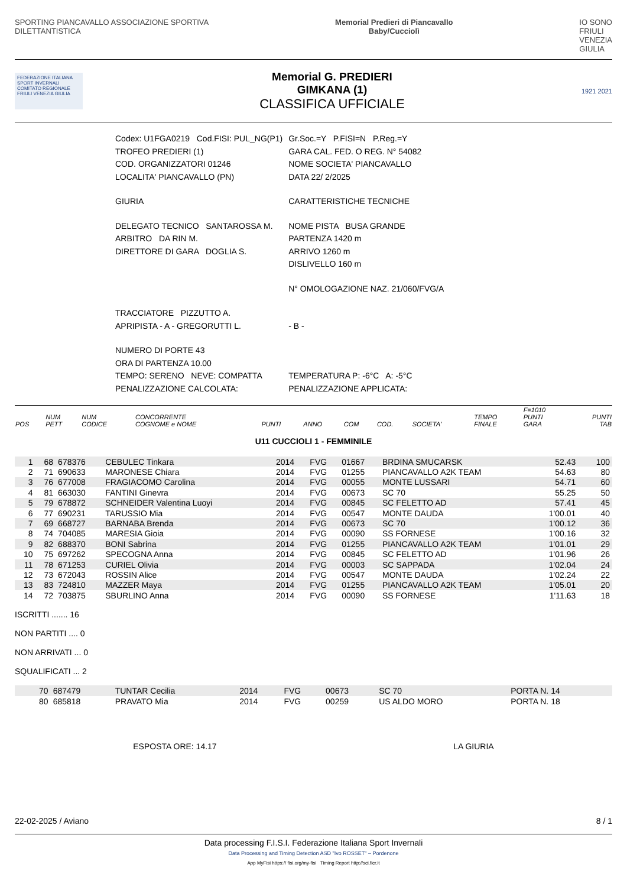SPORTING PIANCAVALLO ASSOCIAZIONE SPORTIVA
DILETTANTISTICA
Memorial Predieri di Piancavallo
Baby/Cucciolì
IO SONO
FRIULI
VENEZIA
GIULIA
FEDERAZIONE ITALIANA SPORT INVERNALI COMITATO REGIONALE FRIULI VENEZIA GIULIA
Memorial G. PREDIERI
GIMKANA (1)
CLASSIFICA UFFICIALE
1921 2021
| Codex: U1FGA0219 Cod.FISI: PUL_NG(P1) | Gr.Soc.=Y P.FISI=N P.Reg.=Y |
| TROFEO PREDIERI (1) | GARA CAL. FED. O REG. N° 54082 |
| COD. ORGANIZZATORI 01246 | NOME SOCIETA' PIANCAVALLO |
| LOCALITA' PIANCAVALLO (PN) | DATA 22/ 2/2025 |
| GIURIA | CARATTERISTICHE TECNICHE |
| DELEGATO TECNICO SANTAROSSA M. | NOME PISTA BUSA GRANDE |
| ARBITRO DA RIN M. | PARTENZA 1420 m |
| DIRETTORE DI GARA DOGLIA S. | ARRIVO 1260 m |
| | DISLIVELLO 160 m |
| | N° OMOLOGAZIONE NAZ. 21/060/FVG/A |
| TRACCIATORE PIZZUTTO A. | |
| APRIPISTA - A - GREGORUTTI L. | - B - |
| NUMERO DI PORTE 43 | |
| ORA DI PARTENZA 10.00 | |
| TEMPO: SERENO NEVE: COMPATTA | TEMPERATURA P: -6°C A: -5°C |
| PENALIZZAZIONE CALCOLATA: | PENALIZZAZIONE APPLICATA: |
| POS | NUM PETT | NUM CODICE | CONCORRENTE COGNOME e NOME | PUNTI | ANNO | COM | COD. | SOCIETA' | TEMPO FINALE | F=1010 PUNTI GARA | PUNTI TAB |
| --- | --- | --- | --- | --- | --- | --- | --- | --- | --- | --- | --- |
U11 CUCCIOLI 1 - FEMMINILE
| 1 | 68 | 678376 | CEBULEC Tinkara | | 2014 | FVG | 01667 | BRDINA SMUCARSK | 52.43 | | 100 |
| 2 | 71 | 690633 | MARONESE Chiara | | 2014 | FVG | 01255 | PIANCAVALLO A2K TEAM | 54.63 | | 80 |
| 3 | 76 | 677008 | FRAGIACOMO Carolina | | 2014 | FVG | 00055 | MONTE LUSSARI | 54.71 | | 60 |
| 4 | 81 | 663030 | FANTINI Ginevra | | 2014 | FVG | 00673 | SC 70 | 55.25 | | 50 |
| 5 | 79 | 678872 | SCHNEIDER Valentina Luoyi | | 2014 | FVG | 00845 | SC FELETTO AD | 57.41 | | 45 |
| 6 | 77 | 690231 | TARUSSIO Mia | | 2014 | FVG | 00547 | MONTE DAUDA | 1'00.01 | | 40 |
| 7 | 69 | 668727 | BARNABA Brenda | | 2014 | FVG | 00673 | SC 70 | 1'00.12 | | 36 |
| 8 | 74 | 704085 | MARESIA Gioia | | 2014 | FVG | 00090 | SS FORNESE | 1'00.16 | | 32 |
| 9 | 82 | 688370 | BONI Sabrina | | 2014 | FVG | 01255 | PIANCAVALLO A2K TEAM | 1'01.01 | | 29 |
| 10 | 75 | 697262 | SPECOGNA Anna | | 2014 | FVG | 00845 | SC FELETTO AD | 1'01.96 | | 26 |
| 11 | 78 | 671253 | CURIEL Olivia | | 2014 | FVG | 00003 | SC SAPPADA | 1'02.04 | | 24 |
| 12 | 73 | 672043 | ROSSIN Alice | | 2014 | FVG | 00547 | MONTE DAUDA | 1'02.24 | | 22 |
| 13 | 83 | 724810 | MAZZER Maya | | 2014 | FVG | 01255 | PIANCAVALLO A2K TEAM | 1'05.01 | | 20 |
| 14 | 72 | 703875 | SBURLINO Anna | | 2014 | FVG | 00090 | SS FORNESE | 1'11.63 | | 18 |
ISCRITTI ....... 16
NON PARTITI .... 0
NON ARRIVATI ... 0
SQUALIFICATI ... 2
| | 70 | 687479 | TUNTAR Cecilia | 2014 | FVG | 00673 | SC 70 | PORTA N. 14 |
| | 80 | 685818 | PRAVATO Mia | 2014 | FVG | 00259 | US ALDO MORO | PORTA N. 18 |
ESPOSTA ORE: 14.17 LA GIURIA
22-02-2025 / Aviano 8 / 1
Data processing F.I.S.I. Federazione Italiana Sport Invernali
Data Processing and Timing Detection ASD "Ivo ROSSET" – Pordenone
App MyFisi https:// fisi.org/my-fisi Timing Report http://sci.ficr.it